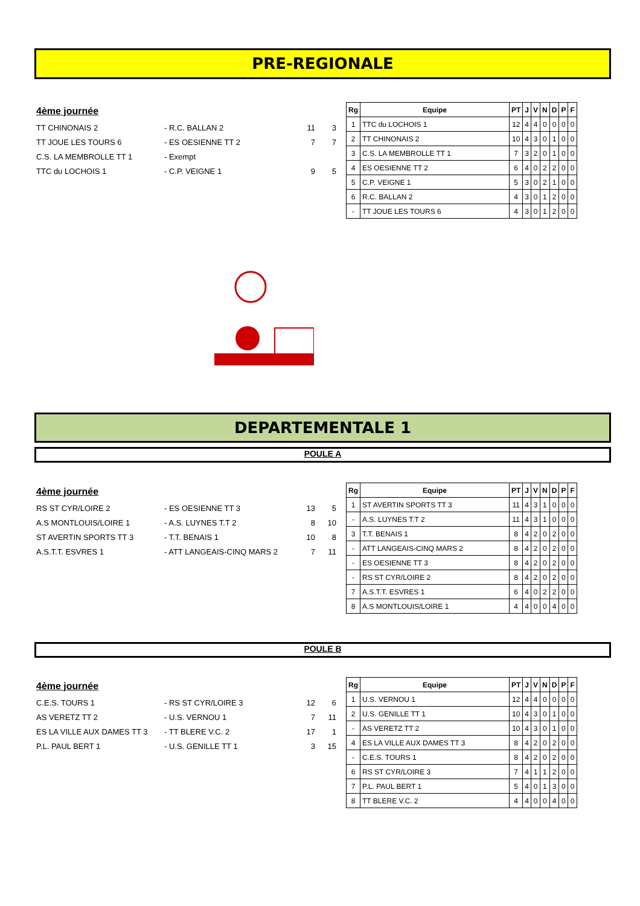PRE-REGIONALE
4ème journée
| TT CHINONAIS 2 | - R.C. BALLAN 2 | 11 | 3 |
| TT JOUE LES TOURS 6 | - ES OESIENNE TT 2 | 7 | 7 |
| C.S. LA MEMBROLLE TT 1 | - Exempt | | |
| TTC du LOCHOIS 1 | - C.P. VEIGNE 1 | 9 | 5 |
| Rg | Equipe | PT | J | V | N | D | P | F |
| --- | --- | --- | --- | --- | --- | --- | --- | --- |
| 1 | TTC du LOCHOIS 1 | 12 | 4 | 4 | 0 | 0 | 0 | 0 |
| 2 | TT CHINONAIS 2 | 10 | 4 | 3 | 0 | 1 | 0 | 0 |
| 3 | C.S. LA MEMBROLLE TT 1 | 7 | 3 | 2 | 0 | 1 | 0 | 0 |
| 4 | ES OESIENNE TT 2 | 6 | 4 | 0 | 2 | 2 | 0 | 0 |
| 5 | C.P. VEIGNE 1 | 5 | 3 | 0 | 2 | 1 | 0 | 0 |
| 6 | R.C. BALLAN 2 | 4 | 3 | 0 | 1 | 2 | 0 | 0 |
| - | TT JOUE LES TOURS 6 | 4 | 3 | 0 | 1 | 2 | 0 | 0 |
DEPARTEMENTALE 1
POULE A
4ème journée
| RS ST CYR/LOIRE 2 | - ES OESIENNE TT 3 | 13 | 5 |
| A.S MONTLOUIS/LOIRE 1 | - A.S. LUYNES T.T 2 | 8 | 10 |
| ST AVERTIN SPORTS TT 3 | - T.T. BENAIS 1 | 10 | 8 |
| A.S.T.T. ESVRES 1 | - ATT LANGEAIS-CINQ MARS 2 | 7 | 11 |
| Rg | Equipe | PT | J | V | N | D | P | F |
| --- | --- | --- | --- | --- | --- | --- | --- | --- |
| 1 | ST AVERTIN SPORTS TT 3 | 11 | 4 | 3 | 1 | 0 | 0 | 0 |
| - | A.S. LUYNES T.T 2 | 11 | 4 | 3 | 1 | 0 | 0 | 0 |
| 3 | T.T. BENAIS 1 | 8 | 4 | 2 | 0 | 2 | 0 | 0 |
| - | ATT LANGEAIS-CINQ MARS 2 | 8 | 4 | 2 | 0 | 2 | 0 | 0 |
| - | ES OESIENNE TT 3 | 8 | 4 | 2 | 0 | 2 | 0 | 0 |
| - | RS ST CYR/LOIRE 2 | 8 | 4 | 2 | 0 | 2 | 0 | 0 |
| 7 | A.S.T.T. ESVRES 1 | 6 | 4 | 0 | 2 | 2 | 0 | 0 |
| 8 | A.S MONTLOUIS/LOIRE 1 | 4 | 4 | 0 | 0 | 4 | 0 | 0 |
POULE B
4ème journée
| C.E.S. TOURS 1 | - RS ST CYR/LOIRE 3 | 12 | 6 |
| AS VERETZ TT 2 | - U.S. VERNOU 1 | 7 | 11 |
| ES LA VILLE AUX DAMES TT 3 | - TT BLERE V.C. 2 | 17 | 1 |
| P.L. PAUL BERT 1 | - U.S. GENILLE TT 1 | 3 | 15 |
| Rg | Equipe | PT | J | V | N | D | P | F |
| --- | --- | --- | --- | --- | --- | --- | --- | --- |
| 1 | U.S. VERNOU 1 | 12 | 4 | 4 | 0 | 0 | 0 | 0 |
| 2 | U.S. GENILLE TT 1 | 10 | 4 | 3 | 0 | 1 | 0 | 0 |
| - | AS VERETZ TT 2 | 10 | 4 | 3 | 0 | 1 | 0 | 0 |
| 4 | ES LA VILLE AUX DAMES TT 3 | 8 | 4 | 2 | 0 | 2 | 0 | 0 |
| - | C.E.S. TOURS 1 | 8 | 4 | 2 | 0 | 2 | 0 | 0 |
| 6 | RS ST CYR/LOIRE 3 | 7 | 4 | 1 | 1 | 2 | 0 | 0 |
| 7 | P.L. PAUL BERT 1 | 5 | 4 | 0 | 1 | 3 | 0 | 0 |
| 8 | TT BLERE V.C. 2 | 4 | 4 | 0 | 0 | 4 | 0 | 0 |